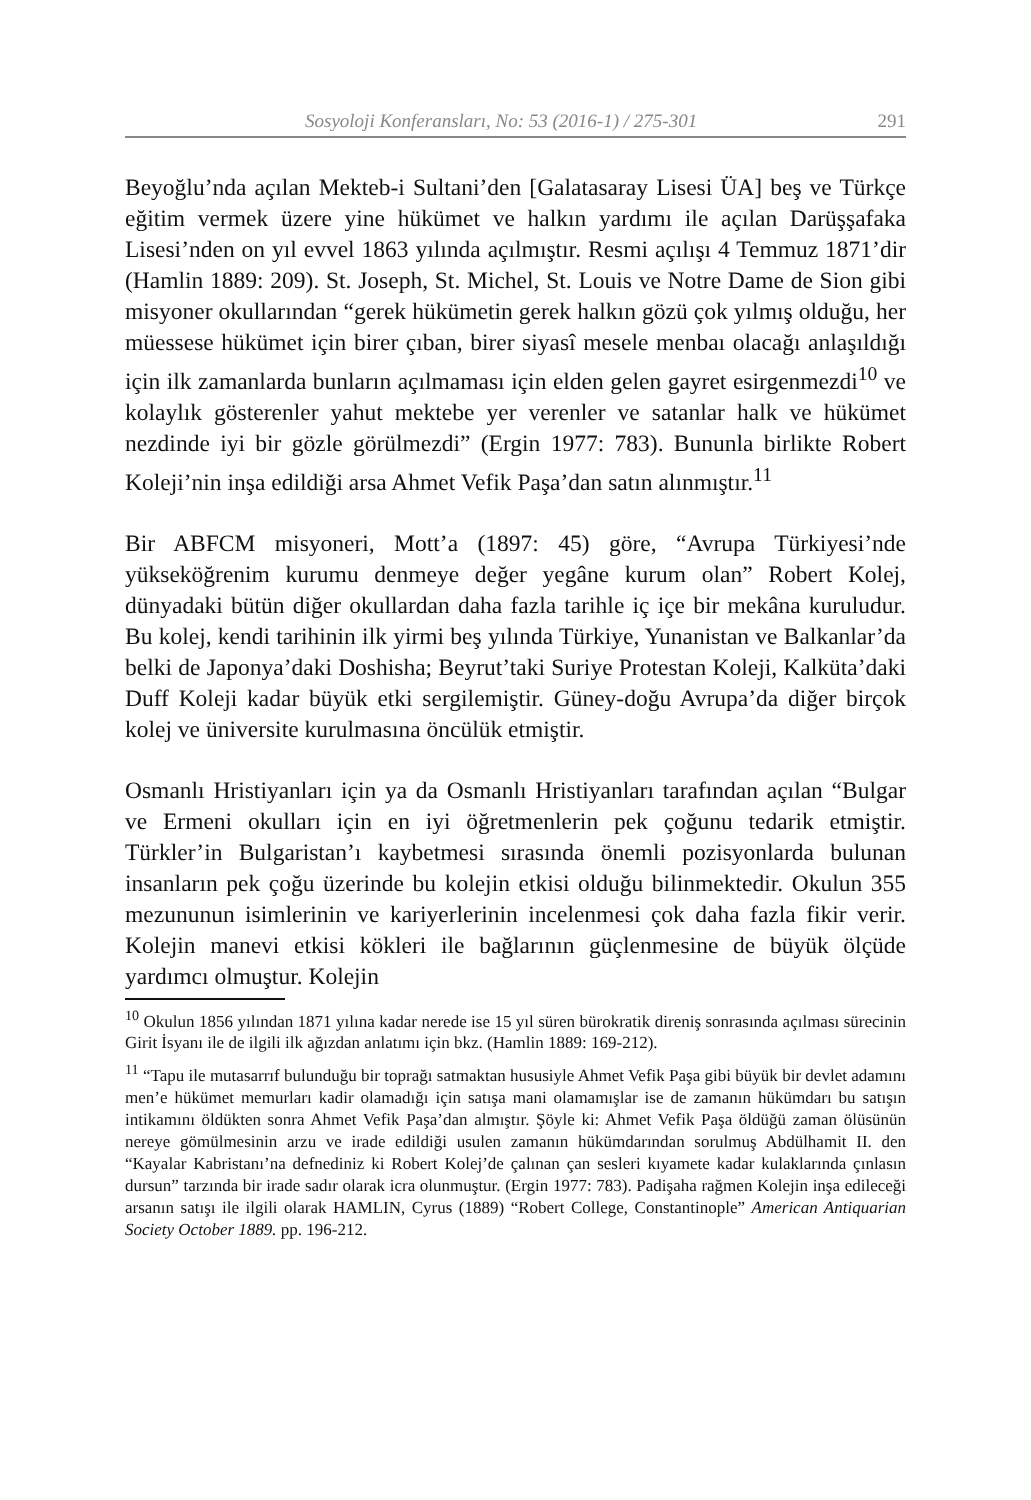Sosyoloji Konferansları, No: 53 (2016-1) / 275-301 291
Beyoğlu’nda açılan Mekteb-i Sultani’den [Galatasaray Lisesi ÜA] beş ve Türkçe eğitim vermek üzere yine hükümet ve halkın yardımı ile açılan Darüşşafaka Lisesi’nden on yıl evvel 1863 yılında açılmıştır. Resmi açılışı 4 Temmuz 1871’dir (Hamlin 1889: 209). St. Joseph, St. Michel, St. Louis ve Notre Dame de Sion gibi misyoner okullarından “gerek hükümetin gerek halkın gözü çok yılmış olduğu, her müessese hükümet için birer çıban, birer siyasî mesele menbaı olacağı anlaşıldığı için ilk zamanlarda bunların açılmaması için elden gelen gayret esirgenmezdi<sup>10</sup> ve kolaylık gösterenler yahut mektebe yer verenler ve satanlar halk ve hükümet nezdinde iyi bir gözle görülmezdi” (Ergin 1977: 783). Bununla birlikte Robert Koleji’nin inşa edildiği arsa Ahmet Vefik Paşa’dan satın alınmıştır.<sup>11</sup>
Bir ABFCM misyoneri, Mott’a (1897: 45) göre, “Avrupa Türkiyesi’nde yükseköğrenim kurumu denmeye değer yegâne kurum olan” Robert Kolej, dünyadaki bütün diğer okullardan daha fazla tarihle iç içe bir mekâna kuruludur. Bu kolej, kendi tarihinin ilk yirmi beş yılında Türkiye, Yunanistan ve Balkanlar’da belki de Japonya’daki Doshisha; Beyrut’taki Suriye Protestan Koleji, Kalküta’daki Duff Koleji kadar büyük etki sergilemiştir. Güney-doğu Avrupa’da diğer birçok kolej ve üniversite kurulmasına öncülük etmiştir.
Osmanlı Hristiyanları için ya da Osmanlı Hristiyanları tarafından açılan “Bulgar ve Ermeni okulları için en iyi öğretmenlerin pek çoğunu tedarik etmiştir. Türkler’in Bulgaristan’ı kaybetmesi sırasında önemli pozisyonlarda bulunan insanların pek çoğu üzerinde bu kolejin etkisi olduğu bilinmektedir. Okulun 355 mezununun isimlerinin ve kariyerlerinin incelenmesi çok daha fazla fikir verir. Kolejin manevi etkisi kökleri ile bağlarının güçlenmesine de büyük ölçüde yardımcı olmuştur. Kolejin
<sup>10</sup> Okulun 1856 yılından 1871 yılına kadar nerede ise 15 yıl süren bürokratik direniş sonrasında açılması sürecinin Girit İsyanı ile de ilgili ilk ağızdan anlatımı için bkz. (Hamlin 1889: 169-212).
<sup>11</sup> “Tapu ile mutasarrıf bulunduğu bir toprağı satmaktan hususiyle Ahmet Vefik Paşa gibi büyük bir devlet adamını men’e hükümet memurları kadir olamadığı için satışa mani olamamışlar ise de zamanın hükümdarı bu satışın intikamını öldükten sonra Ahmet Vefik Paşa’dan almıştır. Şöyle ki: Ahmet Vefik Paşa öldüğü zaman ölüsünün nereye gömülmesinin arzu ve irade edildiği usulen zamanın hükümdarından sorulmuş Abdülhamit II. den “Kayalar Kabristanı’na defnediniz ki Robert Kolej’de çalınan çan sesleri kıyamete kadar kulaklarında çınlasın dursun” tarzında bir irade sadır olarak icra olunmuştur. (Ergin 1977: 783). Padişaha rağmen Kolejin inşa edileceği arsanın satışı ile ilgili olarak HAMLIN, Cyrus (1889) “Robert College, Constantinople” American Antiquarian Society October 1889. pp. 196-212.